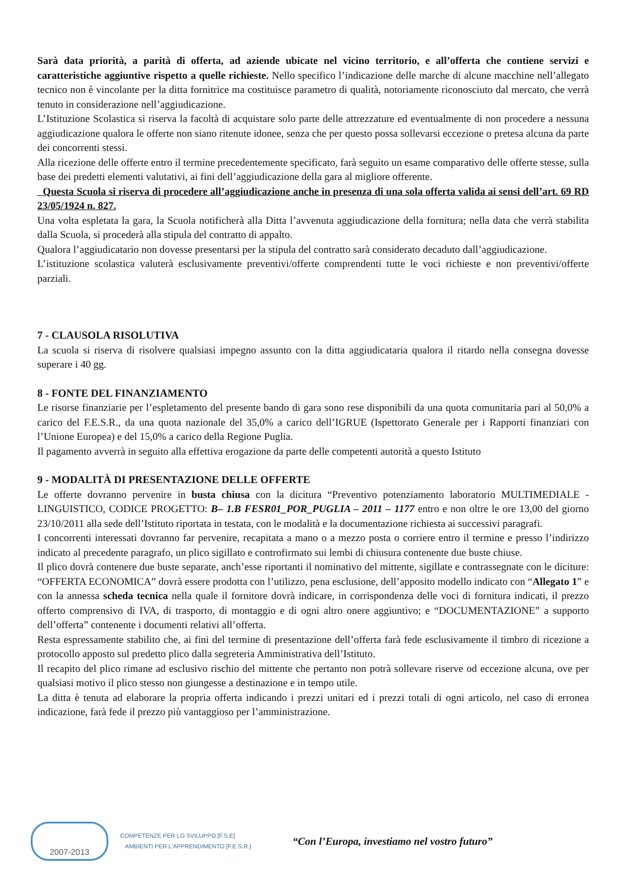Sarà data priorità, a parità di offerta, ad aziende ubicate nel vicino territorio, e all’offerta che contiene servizi e caratteristiche aggiuntive rispetto a quelle richieste. Nello specifico l’indicazione delle marche di alcune macchine nell’allegato tecnico non è vincolante per la ditta fornitrice ma costituisce parametro di qualità, notoriamente riconosciuto dal mercato, che verrà tenuto in considerazione nell’aggiudicazione.
L’Istituzione Scolastica si riserva la facoltà di acquistare solo parte delle attrezzature ed eventualmente di non procedere a nessuna aggiudicazione qualora le offerte non siano ritenute idonee, senza che per questo possa sollevarsi eccezione o pretesa alcuna da parte dei concorrenti stessi.
Alla ricezione delle offerte entro il termine precedentemente specificato, farà seguito un esame comparativo delle offerte stesse, sulla base dei predetti elementi valutativi, ai fini dell’aggiudicazione della gara al migliore offerente.
Questa Scuola si riserva di procedere all’aggiudicazione anche in presenza di una sola offerta valida ai sensi dell’art. 69 RD 23/05/1924 n. 827.
Una volta espletata la gara, la Scuola notificherà alla Ditta l’avvenuta aggiudicazione della fornitura; nella data che verrà stabilita dalla Scuola, si procederà alla stipula del contratto di appalto.
Qualora l’aggiudicatario non dovesse presentarsi per la stipula del contratto sarà considerato decaduto dall’aggiudicazione.
L’istituzione scolastica valuterà esclusivamente preventivi/offerte comprendenti tutte le voci richieste e non preventivi/offerte parziali.
7 - CLAUSOLA RISOLUTIVA
La scuola si riserva di risolvere qualsiasi impegno assunto con la ditta aggiudicataria qualora il ritardo nella consegna dovesse superare i 40 gg.
8 - FONTE DEL FINANZIAMENTO
Le risorse finanziarie per l’espletamento del presente bando di gara sono rese disponibili da una quota comunitaria pari al 50,0% a carico del F.E.S.R., da una quota nazionale del 35,0% a carico dell’IGRUE (Ispettorato Generale per i Rapporti finanziari con l’Unione Europea) e del 15,0% a carico della Regione Puglia.
Il pagamento avverrà in seguito alla effettiva erogazione da parte delle competenti autorità a questo Istituto
9 - MODALITÀ DI PRESENTAZIONE DELLE OFFERTE
Le offerte dovranno pervenire in busta chiusa con la dicitura “Preventivo potenziamento laboratorio MULTIMEDIALE - LINGUISTICO, CODICE PROGETTO: B– 1.B FESR01_POR_PUGLIA – 2011 – 1177 entro e non oltre le ore 13,00 del giorno 23/10/2011 alla sede dell’Istituto riportata in testata, con le modalità e la documentazione richiesta ai successivi paragrafi.
I concorrenti interessati dovranno far pervenire, recapitata a mano o a mezzo posta o corriere entro il termine e presso l’indirizzo indicato al precedente paragrafo, un plico sigillato e controfirmato sui lembi di chiusura contenente due buste chiuse.
Il plico dovrà contenere due buste separate, anch’esse riportanti il nominativo del mittente, sigillate e contrassegnate con le diciture: “OFFERTA ECONOMICA” dovrà essere prodotta con l’utilizzo, pena esclusione, dell’apposito modello indicato con “Allegato 1” e con la annessa scheda tecnica nella quale il fornitore dovrà indicare, in corrispondenza delle voci di fornitura indicati, il prezzo offerto comprensivo di IVA, di trasporto, di montaggio e di ogni altro onere aggiuntivo; e “DOCUMENTAZIONE” a supporto dell’offerta” contenente i documenti relativi all’offerta.
Resta espressamente stabilito che, ai fini del termine di presentazione dell’offerta farà fede esclusivamente il timbro di ricezione a protocollo apposto sul predetto plico dalla segreteria Amministrativa dell’Istituto.
Il recapito del plico rimane ad esclusivo rischio del mittente che pertanto non potrà sollevare riserve od eccezione alcuna, ove per qualsiasi motivo il plico stesso non giungesse a destinazione e in tempo utile.
La ditta è tenuta ad elaborare la propria offerta indicando i prezzi unitari ed i prezzi totali di ogni articolo, nel caso di erronea indicazione, farà fede il prezzo più vantaggioso per l’amministrazione.
2007-2013
COMPETENZE PER LO SVILUPPO [F.S.E]
AMBIENTI PER L'APPRENDIMENTO [F.E.S.R.]
“Con l’Europa, investiamo nel vostro futuro”